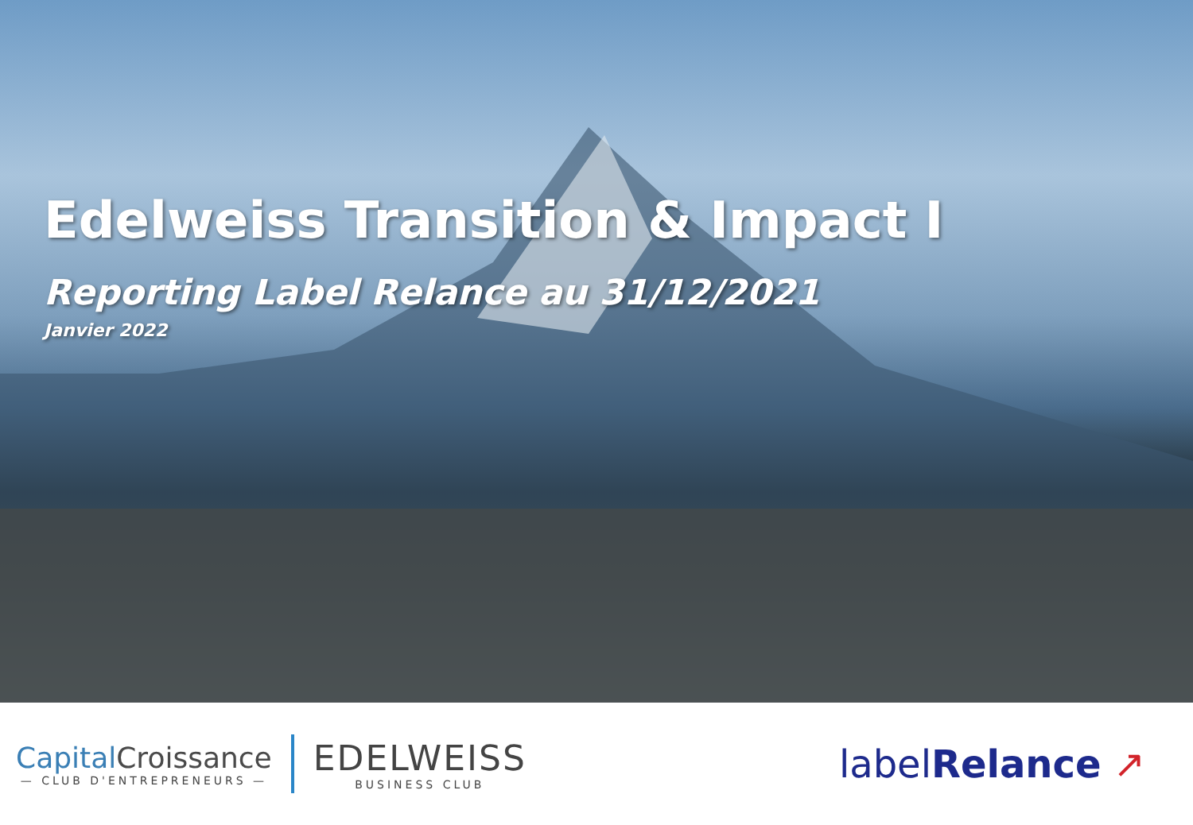Edelweiss Transition & Impact I
Reporting Label Relance au 31/12/2021
Janvier 2022
Capital Croissance
— CLUB D'ENTREPRENEURS —
EDELWEISS
BUSINESS CLUB
labelRelance ↗